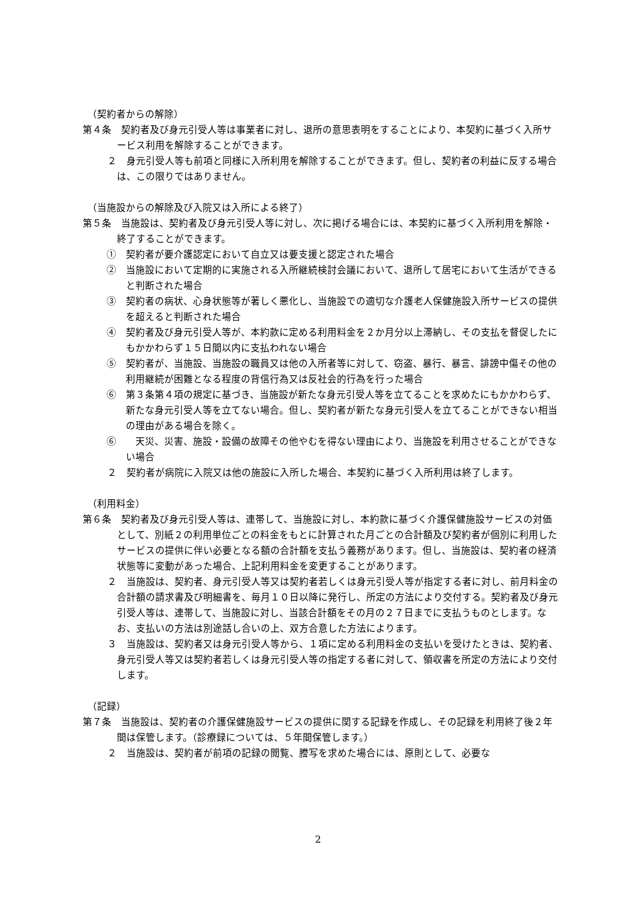（契約者からの解除）
第４条　契約者及び身元引受人等は事業者に対し、退所の意思表明をすることにより、本契約に基づく入所サービス利用を解除することができます。
２　身元引受人等も前項と同様に入所利用を解除することができます。但し、契約者の利益に反する場合は、この限りではありません。
（当施設からの解除及び入院又は入所による終了）
第５条　当施設は、契約者及び身元引受人等に対し、次に掲げる場合には、本契約に基づく入所利用を解除・終了することができます。
①　契約者が要介護認定において自立又は要支援と認定された場合
②　当施設において定期的に実施される入所継続検討会議において、退所して居宅において生活ができると判断された場合
③　契約者の病状、心身状態等が著しく悪化し、当施設での適切な介護老人保健施設入所サービスの提供を超えると判断された場合
④　契約者及び身元引受人等が、本約款に定める利用料金を２か月分以上滞納し、その支払を督促したにもかかわらず１５日間以内に支払われない場合
⑤　契約者が、当施設、当施設の職員又は他の入所者等に対して、窃盗、暴行、暴言、誹謗中傷その他の利用継続が困難となる程度の背信行為又は反社会的行為を行った場合
⑥　第３条第４項の規定に基づき、当施設が新たな身元引受人等を立てることを求めたにもかかわらず、新たな身元引受人等を立てない場合。但し、契約者が新たな身元引受人を立てることができない相当の理由がある場合を除く。
⑥　　天災、災害、施設・設備の故障その他やむを得ない理由により、当施設を利用させることができない場合
２　契約者が病院に入院又は他の施設に入所した場合、本契約に基づく入所利用は終了します。
（利用料金）
第６条　契約者及び身元引受人等は、連帯して、当施設に対し、本約款に基づく介護保健施設サービスの対価として、別紙２の利用単位ごとの料金をもとに計算された月ごとの合計額及び契約者が個別に利用したサービスの提供に伴い必要となる額の合計額を支払う義務があります。但し、当施設は、契約者の経済状態等に変動があった場合、上記利用料金を変更することがあります。
２　当施設は、契約者、身元引受人等又は契約者若しくは身元引受人等が指定する者に対し、前月料金の合計額の請求書及び明細書を、毎月１０日以降に発行し、所定の方法により交付する。契約者及び身元引受人等は、連帯して、当施設に対し、当該合計額をその月の２７日までに支払うものとします。なお、支払いの方法は別途話し合いの上、双方合意した方法によります。
３　当施設は、契約者又は身元引受人等から、１項に定める利用料金の支払いを受けたときは、契約者、身元引受人等又は契約者若しくは身元引受人等の指定する者に対して、領収書を所定の方法により交付します。
（記録）
第７条　当施設は、契約者の介護保健施設サービスの提供に関する記録を作成し、その記録を利用終了後２年間は保管します。（診療録については、５年間保管します。）
２　当施設は、契約者が前項の記録の閲覧、謄写を求めた場合には、原則として、必要な
2